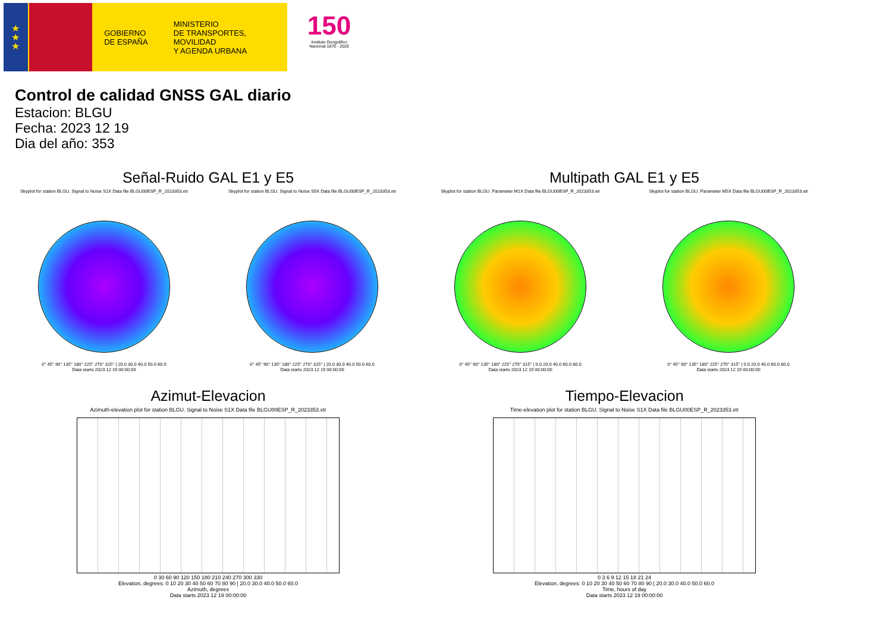★
★
★
GOBIERNO
DE ESPAÑA
MINISTERIO
DE TRANSPORTES, MOVILIDAD
Y AGENDA URBANA
150
Instituto Geográfico
Nacional 1870 - 2020
Control de calidad GNSS GAL diario
Estacion: BLGU
Fecha: 2023 12 19
Dia del año: 353
Señal-Ruido GAL E1 y E5
Skyplot for station BLGU. Signal to Noise S1X Data file BLGU00ESP_R_2023353.xtr
0° 45° 90° 135° 180° 225° 270° 315° | 20.0 30.0 40.0 50.0 60.0
Data starts 2023 12 19 00:00:00
Skyplot for station BLGU. Signal to Noise S5X Data file BLGU00ESP_R_2023353.xtr
0° 45° 90° 135° 180° 225° 270° 315° | 20.0 30.0 40.0 50.0 60.0
Data starts 2023 12 19 00:00:00
Multipath GAL E1 y E5
Skyplot for station BLGU. Parameter M1X Data file BLGU00ESP_R_2023353.xtr
0° 45° 90° 135° 180° 225° 270° 315° | 0.0 20.0 40.0 60.0 80.0
Data starts 2023 12 19 00:00:00
Skyplot for station BLGU. Parameter M5X Data file BLGU00ESP_R_2023353.xtr
0° 45° 90° 135° 180° 225° 270° 315° | 0.0 20.0 40.0 60.0 80.0
Data starts 2023 12 19 00:00:00
Azimut-Elevacion
Azimuth-elevation plot for station BLGU. Signal to Noise S1X Data file BLGU00ESP_R_2023353.xtr
0 30 60 90 120 150 180 210 240 270 300 330
Elevation, degrees: 0 10 20 30 40 50 60 70 80 90 | 20.0 30.0 40.0 50.0 60.0
Azimuth, degrees
Data starts 2023 12 19 00:00:00
Tiempo-Elevacion
Time-elevation plot for station BLGU. Signal to Noise S1X Data file BLGU00ESP_R_2023353.xtr
0 3 6 9 12 15 18 21 24
Elevation, degrees: 0 10 20 30 40 50 60 70 80 90 | 20.0 30.0 40.0 50.0 60.0
Time, hours of day
Data starts 2023 12 19 00:00:00